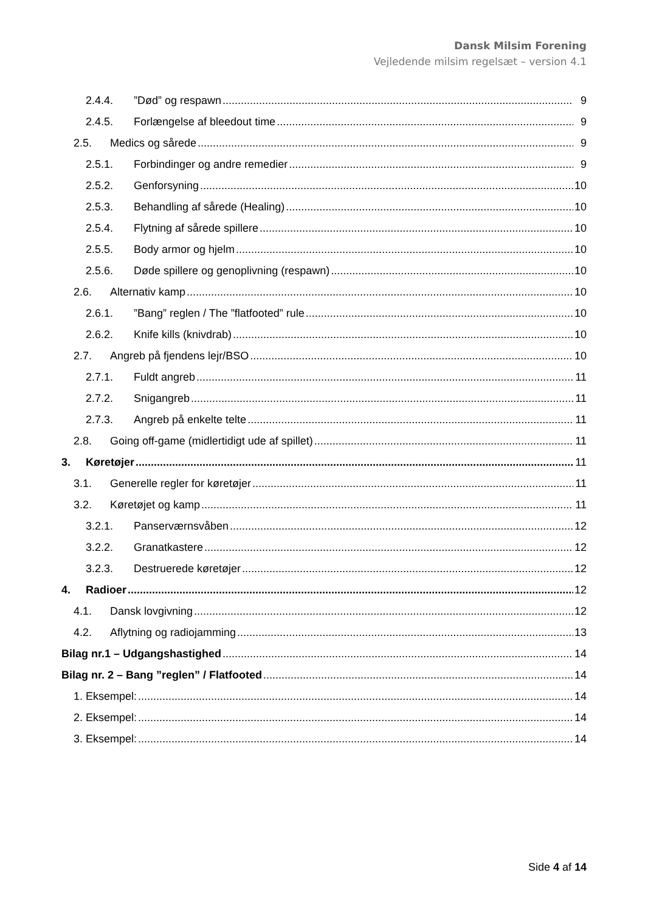Dansk Milsim Forening
Vejledende milsim regelsæt – version 4.1
2.4.4.”Død” og respawn 9
2.4.5. Forlængelse af bleedout time 9
2.5. Medics og sårede 9
2.5.1. Forbindinger og andre remedier 9
2.5.2. Genforsyning 10
2.5.3. Behandling af sårede (Healing) 10
2.5.4. Flytning af sårede spillere 10
2.5.5. Body armor og hjelm 10
2.5.6. Døde spillere og genoplivning (respawn) 10
2.6. Alternativ kamp 10
2.6.1.”Bang” reglen / The ”flatfooted” rule 10
2.6.2. Knife kills (knivdrab) 10
2.7. Angreb på fjendens lejr/BSO 10
2.7.1. Fuldt angreb 11
2.7.2. Snigangreb 11
2.7.3. Angreb på enkelte telte 11
2.8. Going off-game (midlertidigt ude af spillet) 11
3. Køretøjer 11
3.1. Generelle regler for køretøjer 11
3.2. Køretøjet og kamp 11
3.2.1. Panserværnsvåben 12
3.2.2. Granatkastere 12
3.2.3. Destruerede køretøjer 12
4. Radioer 12
4.1. Dansk lovgivning 12
4.2. Aflytning og radiojamming 13
Bilag nr.1 – Udgangshastighed 14
Bilag nr. 2 – Bang ”reglen” / Flatfooted 14
1. Eksempel: 14
2. Eksempel: 14
3. Eksempel: 14
Side 4 af 14